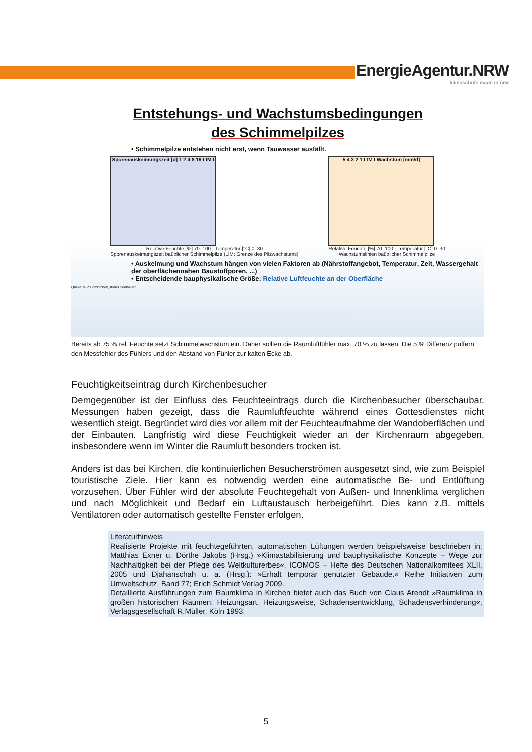EnergieAgentur.NRW
klimaschutz made in nrw
Entstehungs- und Wachstumsbedingungen
des Schimmelpilzes
• Schimmelpilze entstehen nicht erst, wenn Tauwasser ausfällt.
Sporenauskeimungszeit [d] 1 2 4 8 16 LIM I
Relative Feuchte [%] 70–100 · Temperatur [°C] 0–30
Sporenauskeimungszeit baüblicher Schimmelpilze (LIM: Grenze des Pilzwachstums)
5 4 3 2 1 LIM I Wachstum [mm/d]
Relative Feuchte [%] 70–100 · Temperatur [°C] 0–30
Wachstumslinien baüblicher Schimmelpilze
• Auskeimung und Wachstum hängen von vielen Faktoren ab (Nährstoffangebot, Temperatur, Zeit, Wassergehalt der oberflächennahen Baustoffporen, ...)
• Entscheidende bauphysikalische Größe: Relative Luftfeuchte an der Oberfläche
Quelle: IBP Holzkirchen, Klaus Sedlbauer
Bereits ab 75 % rel. Feuchte setzt Schimmelwachstum ein. Daher sollten die Raumluftfühler max. 70 % zu lassen. Die 5 % Differenz puffern den Messfehler des Fühlers und den Abstand von Fühler zur kalten Ecke ab.
Feuchtigkeitseintrag durch Kirchenbesucher
Demgegenüber ist der Einfluss des Feuchteeintrags durch die Kirchenbesucher überschaubar. Messungen haben gezeigt, dass die Raumluftfeuchte während eines Gottesdienstes nicht wesentlich steigt. Begründet wird dies vor allem mit der Feuchteaufnahme der Wandoberflächen und der Einbauten. Langfristig wird diese Feuchtigkeit wieder an der Kirchenraum abgegeben, insbesondere wenn im Winter die Raumluft besonders trocken ist.
Anders ist das bei Kirchen, die kontinuierlichen Besucherströmen ausgesetzt sind, wie zum Beispiel touristische Ziele. Hier kann es notwendig werden eine automatische Be- und Entlüftung vorzusehen. Über Fühler wird der absolute Feuchtegehalt von Außen- und Innenklima verglichen und nach Möglichkeit und Bedarf ein Luftaustausch herbeigeführt. Dies kann z.B. mittels Ventilatoren oder automatisch gestellte Fenster erfolgen.
Literaturhinweis
Realisierte Projekte mit feuchtegeführten, automatischen Lüftungen werden beispielsweise beschrieben in: Matthias Exner u. Dörthe Jakobs (Hrsg.) »Klimastabilisierung und bauphysikalische Konzepte – Wege zur Nachhaltigkeit bei der Pflege des Weltkulturerbes«, ICOMOS – Hefte des Deutschen Nationalkomitees XLII, 2005 und Djahanschah u. a. (Hrsg.): »Erhalt temporär genutzter Gebäude.« Reihe Initiativen zum Umweltschutz, Band 77; Erich Schmidt Verlag 2009.
Detaillierte Ausführungen zum Raumklima in Kirchen bietet auch das Buch von Claus Arendt »Raumklima in großen historischen Räumen: Heizungsart, Heizungsweise, Schadensentwicklung, Schadensverhinderung«, Verlagsgesellschaft R.Müller, Köln 1993.
5